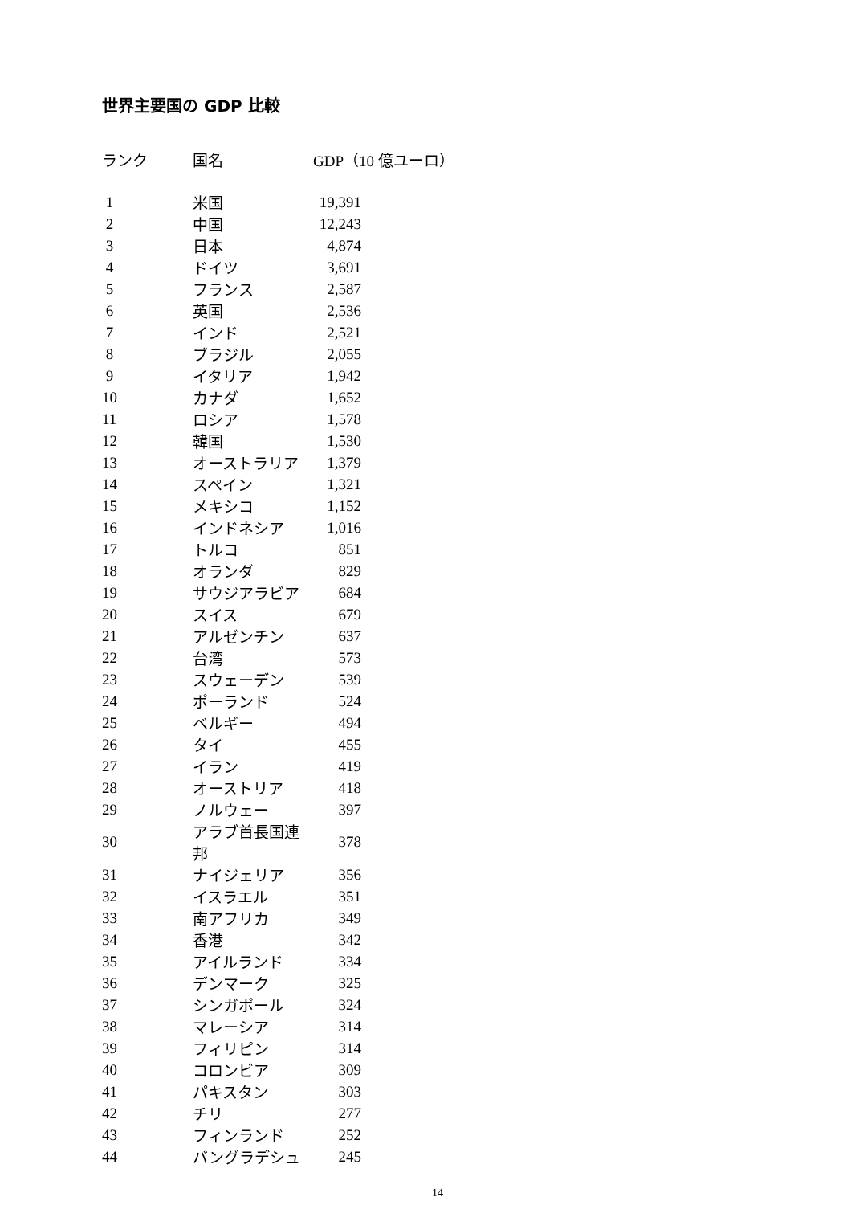世界主要国の GDP 比較
| ランク | 国名 | GDP（10 億ユーロ） | |
| --- | --- | --- | --- |
| 1 | 米国 | 19,391 | |
| 2 | 中国 | 12,243 | |
| 3 | 日本 | 4,874 | |
| 4 | ドイツ | 3,691 | |
| 5 | フランス | 2,587 | |
| 6 | 英国 | 2,536 | |
| 7 | インド | 2,521 | |
| 8 | ブラジル | 2,055 | |
| 9 | イタリア | 1,942 | |
| 10 | カナダ | 1,652 | |
| 11 | ロシア | 1,578 | |
| 12 | 韓国 | 1,530 | |
| 13 | オーストラリア | 1,379 | |
| 14 | スペイン | 1,321 | |
| 15 | メキシコ | 1,152 | |
| 16 | インドネシア | 1,016 | |
| 17 | トルコ | 851 | |
| 18 | オランダ | 829 | |
| 19 | サウジアラビア | 684 | |
| 20 | スイス | 679 | |
| 21 | アルゼンチン | 637 | |
| 22 | 台湾 | 573 | |
| 23 | スウェーデン | 539 | |
| 24 | ポーランド | 524 | |
| 25 | ベルギー | 494 | |
| 26 | タイ | 455 | |
| 27 | イラン | 419 | |
| 28 | オーストリア | 418 | |
| 29 | ノルウェー | 397 | |
| 30 | アラブ首長国連邦 | 378 | |
| 31 | ナイジェリア | 356 | |
| 32 | イスラエル | 351 | |
| 33 | 南アフリカ | 349 | |
| 34 | 香港 | 342 | |
| 35 | アイルランド | 334 | |
| 36 | デンマーク | 325 | |
| 37 | シンガポール | 324 | |
| 38 | マレーシア | 314 | |
| 39 | フィリピン | 314 | |
| 40 | コロンビア | 309 | |
| 41 | パキスタン | 303 | |
| 42 | チリ | 277 | |
| 43 | フィンランド | 252 | |
| 44 | バングラデシュ | 245 | |
14